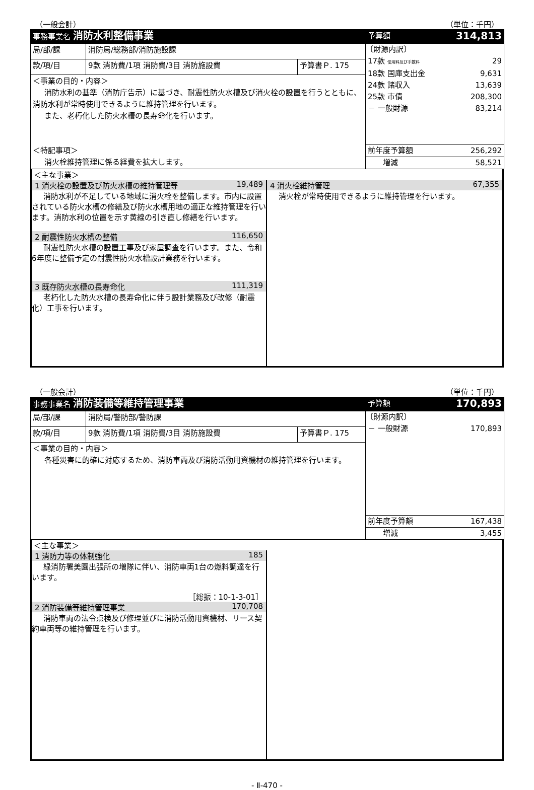（一般会計） （単位：千円）
| 事務事業名 消防水利整備事業 | | | 予算額 | 314,813 |
| 局/部/課 | 消防局/総務部/消防施設課 | | 〔財源内訳〕 17款 使用料及び手数料 29 18款 国庫支出金 9,631 24款 諸収入 13,639 25款 市債 208,300 － 一般財源 83,214 前年度予算額 256,292 増減 58,521 | |
| 款/項/目 | 9款 消防費/1項 消防費/3目 消防施設費 | 予算書Ｐ. 175 | | |
| ＜事業の目的・内容＞ 消防水利の基準（消防庁告示）に基づき、耐震性防火水槽及び消火栓の設置を行うとともに、消防水利が常時使用できるように維持管理を行います。 また、老朽化した防火水槽の長寿命化を行います。 ＜特記事項＞ 消火栓維持管理に係る経費を拡大します。 | | | | |
＜主な事業＞
1 消火栓の設置及び防火水槽の維持管理等 19,489
消防水利が不足している地域に消火栓を整備します。市内に設置されている防火水槽の修繕及び防火水槽用地の適正な維持管理を行います。消防水利の位置を示す黄線の引き直し修繕を行います。
2 耐震性防火水槽の整備 116,650
耐震性防火水槽の設置工事及び家屋調査を行います。また、令和6年度に整備予定の耐震性防火水槽設計業務を行います。
3 既存防火水槽の長寿命化 111,319
老朽化した防火水槽の長寿命化に伴う設計業務及び改修（耐震化）工事を行います。
4 消火栓維持管理 67,355
消火栓が常時使用できるように維持管理を行います。
（一般会計） （単位：千円）
| 事務事業名 消防装備等維持管理事業 | | | 予算額 | 170,893 |
| 局/部/課 | 消防局/警防部/警防課 | | 〔財源内訳〕 － 一般財源 170,893 前年度予算額 167,438 増減 3,455 | |
| 款/項/目 | 9款 消防費/1項 消防費/3目 消防施設費 | 予算書Ｐ. 175 | | |
| ＜事業の目的・内容＞ 各種災害に的確に対応するため、消防車両及び消防活動用資機材の維持管理を行います。 | | | | |
＜主な事業＞
1 消防力等の体制強化 185
緑消防署美園出張所の増隊に伴い、消防車両1台の燃料調達を行います。
［総振：10-1-3-01］
2 消防装備等維持管理事業 170,708
消防車両の法令点検及び修理並びに消防活動用資機材、リース契約車両等の維持管理を行います。
- Ⅱ-470 -